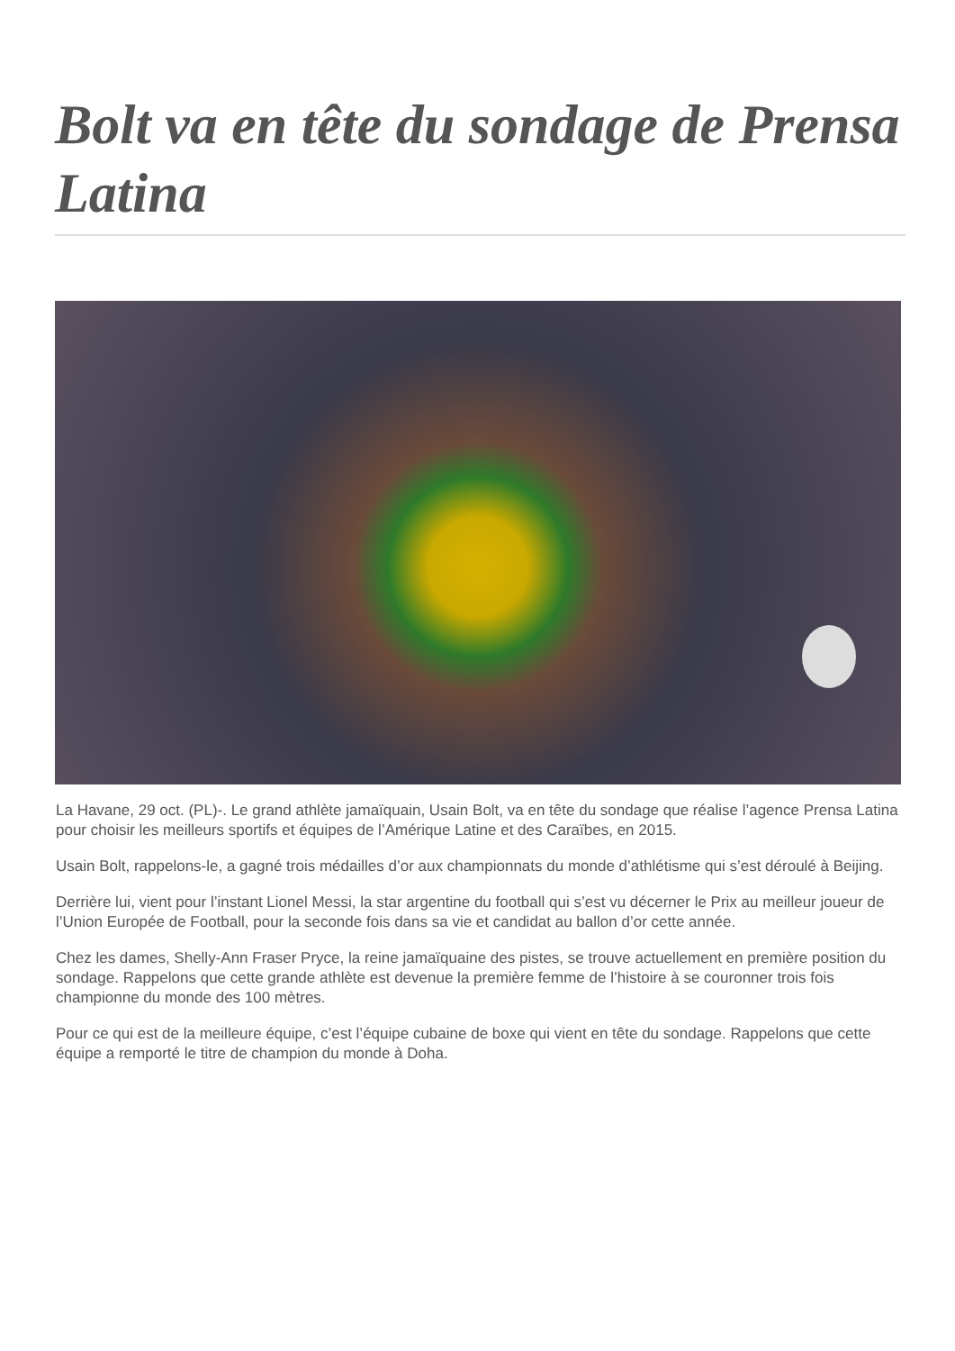Bolt va en tête du sondage de Prensa Latina
La Havane, 29 oct. (PL)-. Le grand athlète jamaïquain, Usain Bolt, va en tête du sondage que réalise l’agence Prensa Latina pour choisir les meilleurs sportifs et équipes de l’Amérique Latine et des Caraïbes, en 2015.
Usain Bolt, rappelons-le, a gagné trois médailles d’or aux championnats du monde d’athlétisme qui s’est déroulé à Beijing.
Derrière lui, vient pour l’instant Lionel Messi, la star argentine du football qui s’est vu décerner le Prix au meilleur joueur de l’Union Europée de Football, pour la seconde fois dans sa vie et candidat au ballon d’or cette année.
Chez les dames, Shelly-Ann Fraser Pryce, la reine jamaïquaine des pistes, se trouve actuellement en première position du sondage. Rappelons que cette grande athlète est devenue la première femme de l’histoire à se couronner trois fois championne du monde des 100 mètres.
Pour ce qui est de la meilleure équipe, c’est l’équipe cubaine de boxe qui vient en tête du sondage. Rappelons que cette équipe a remporté le titre de champion du monde à Doha.